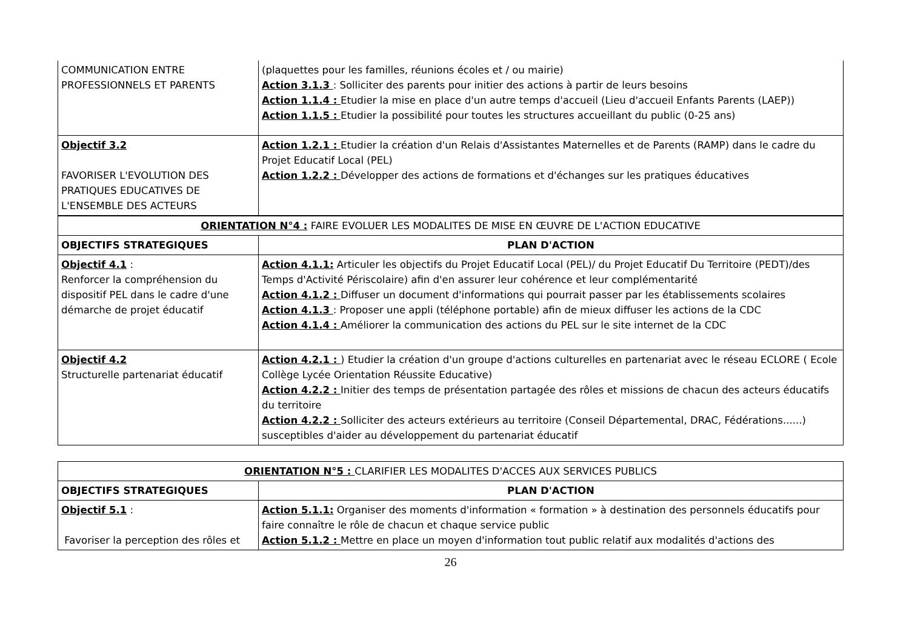| COMMUNICATION ENTRE PROFESSIONNELS ET PARENTS | (plaquettes pour les familles, réunions écoles et / ou mairie) Action 3.1.3 : Solliciter des parents pour initier des actions à partir de leurs besoins Action 1.1.4 : Etudier la mise en place d'un autre temps d'accueil (Lieu d'accueil Enfants Parents (LAEP)) Action 1.1.5 : Etudier la possibilité pour toutes les structures accueillant du public (0-25 ans) |
| Objectif 3.2 FAVORISER L'EVOLUTION DES PRATIQUES EDUCATIVES DE L'ENSEMBLE DES ACTEURS | Action 1.2.1 : Etudier la création d'un Relais d'Assistantes Maternelles et de Parents (RAMP) dans le cadre du Projet Educatif Local (PEL) Action 1.2.2 : Développer des actions de formations et d'échanges sur les pratiques éducatives |
| ORIENTATION N°4 : FAIRE EVOLUER LES MODALITES DE MISE EN ŒUVRE DE L'ACTION EDUCATIVE | |
| OBJECTIFS STRATEGIQUES | PLAN D'ACTION |
| Objectif 4.1 : Renforcer la compréhension du dispositif PEL dans le cadre d'une démarche de projet éducatif | Action 4.1.1: Articuler les objectifs du Projet Educatif Local (PEL)/ du Projet Educatif Du Territoire (PEDT)/des Temps d'Activité Périscolaire) afin d'en assurer leur cohérence et leur complémentarité Action 4.1.2 : Diffuser un document d'informations qui pourrait passer par les établissements scolaires Action 4.1.3 : Proposer une appli (téléphone portable) afin de mieux diffuser les actions de la CDC Action 4.1.4 : Améliorer la communication des actions du PEL sur le site internet de la CDC |
| Objectif 4.2 Structurelle partenariat éducatif | Action 4.2.1 : ) Etudier la création d'un groupe d'actions culturelles en partenariat avec le réseau ECLORE ( Ecole Collège Lycée Orientation Réussite Educative) Action 4.2.2 : Initier des temps de présentation partagée des rôles et missions de chacun des acteurs éducatifs du territoire Action 4.2.2 : Solliciter des acteurs extérieurs au territoire (Conseil Départemental, DRAC, Fédérations......) susceptibles d'aider au développement du partenariat éducatif |
| ORIENTATION N°5 : CLARIFIER LES MODALITES D'ACCES AUX SERVICES PUBLICS | |
| OBJECTIFS STRATEGIQUES | PLAN D'ACTION |
| Objectif 5.1 : Favoriser la perception des rôles et | Action 5.1.1: Organiser des moments d'information « formation » à destination des personnels éducatifs pour faire connaître le rôle de chacun et chaque service public Action 5.1.2 : Mettre en place un moyen d'information tout public relatif aux modalités d'actions des |
26